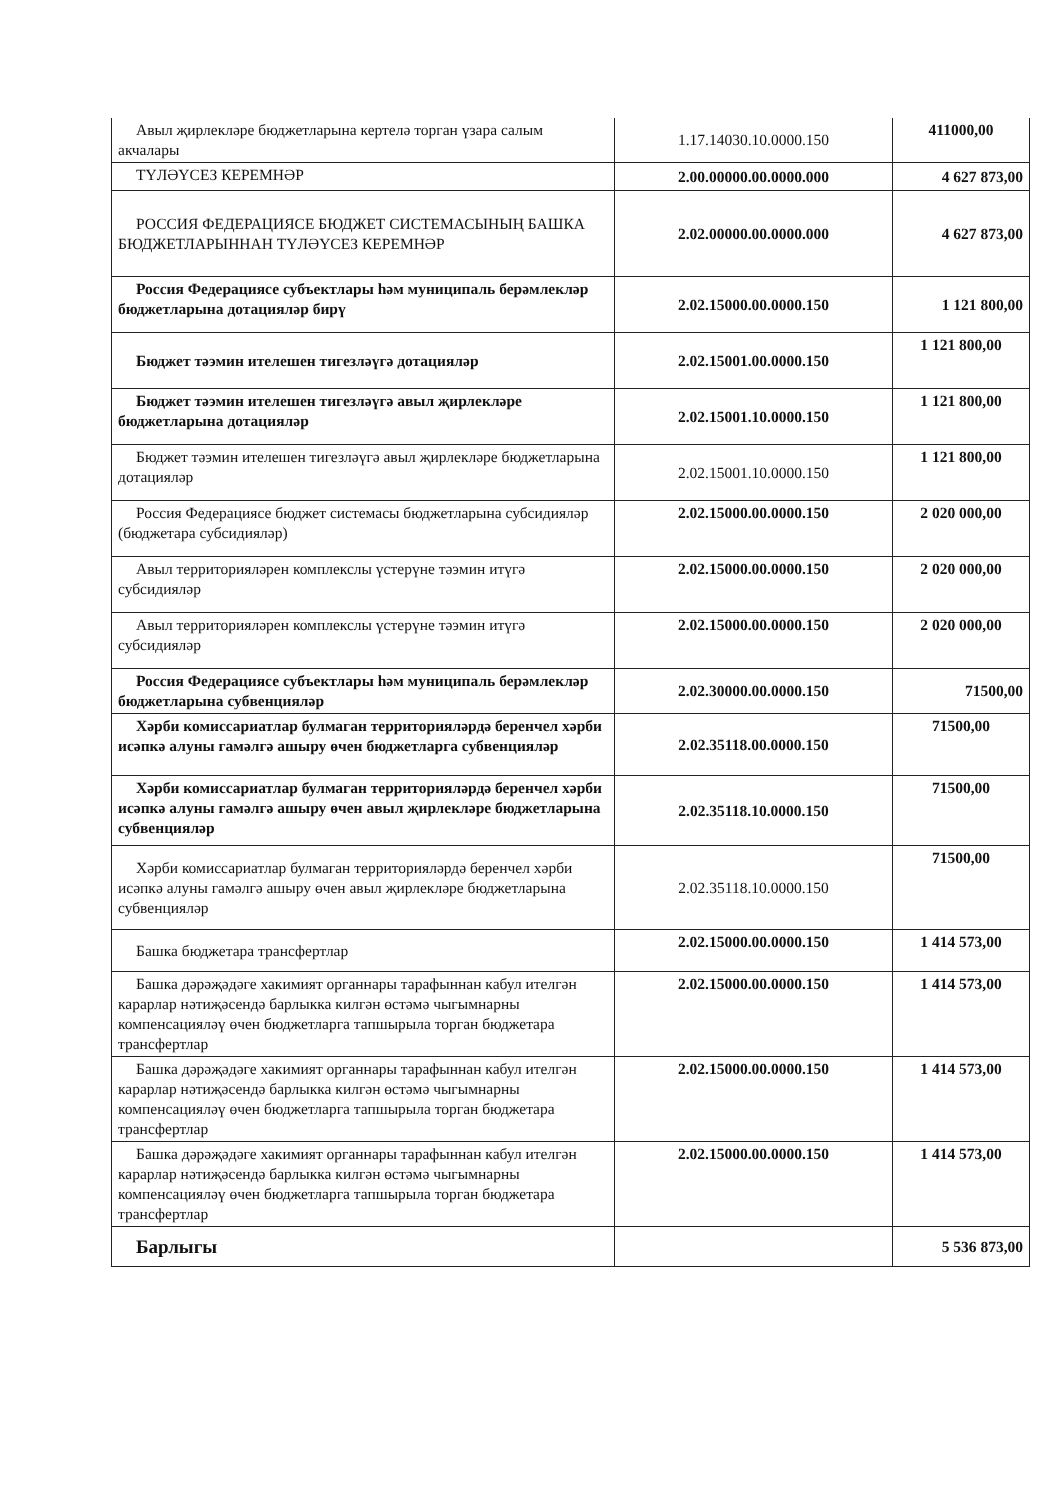| Авыл җирлекләре бюджетларына кертелә торган үзара салым акчалары | 1.17.14030.10.0000.150 | 411000,00 |
| ТҮЛӘҮСЕЗ КЕРЕМНӘР | 2.00.00000.00.0000.000 | 4 627 873,00 |
| РОССИЯ ФЕДЕРАЦИЯСЕ БЮДЖЕТ СИСТЕМАСЫНЫҢ БАШКА БЮДЖЕТЛАРЫННАН ТҮЛӘҮСЕЗ КЕРЕМНӘР | 2.02.00000.00.0000.000 | 4 627 873,00 |
| Россия Федерациясе субъектлары һәм муниципаль берәмлекләр бюджетларына дотацияләр бирү | 2.02.15000.00.0000.150 | 1 121 800,00 |
| Бюджет тәэмин ителешен тигезләүгә дотацияләр | 2.02.15001.00.0000.150 | 1 121 800,00 |
| Бюджет тәэмин ителешен тигезләүгә авыл җирлекләре бюджетларына дотацияләр | 2.02.15001.10.0000.150 | 1 121 800,00 |
| Бюджет тәэмин ителешен тигезләүгә авыл җирлекләре бюджетларына дотацияләр | 2.02.15001.10.0000.150 | 1 121 800,00 |
| Россия Федерациясе бюджет системасы бюджетларына субсидияләр (бюджетара субсидияләр) | 2.02.15000.00.0000.150 | 2 020 000,00 |
| Авыл территорияләрен комплекслы үстерүне тәэмин итүгә субсидияләр | 2.02.15000.00.0000.150 | 2 020 000,00 |
| Авыл территорияләрен комплекслы үстерүне тәэмин итүгә субсидияләр | 2.02.15000.00.0000.150 | 2 020 000,00 |
| Россия Федерациясе субъектлары һәм муниципаль берәмлекләр бюджетларына субвенцияләр | 2.02.30000.00.0000.150 | 71500,00 |
| Хәрби комиссариатлар булмаган территорияләрдә беренчел хәрби исәпкә алуны гамәлгә ашыру өчен бюджетларга субвенцияләр | 2.02.35118.00.0000.150 | 71500,00 |
| Хәрби комиссариатлар булмаган территорияләрдә беренчел хәрби исәпкә алуны гамәлгә ашыру өчен авыл җирлекләре бюджетларына субвенцияләр | 2.02.35118.10.0000.150 | 71500,00 |
| Хәрби комиссариатлар булмаган территорияләрдә беренчел хәрби исәпкә алуны гамәлгә ашыру өчен авыл җирлекләре бюджетларына субвенцияләр | 2.02.35118.10.0000.150 | 71500,00 |
| Башка бюджетара трансфертлар | 2.02.15000.00.0000.150 | 1 414 573,00 |
| Башка дәрәҗәдәге хакимият органнары тарафыннан кабул ителгән карарлар нәтиҗәсендә барлыкка килгән өстәмә чыгымнарны компенсацияләү өчен бюджетларга тапшырыла торган бюджетара трансфертлар | 2.02.15000.00.0000.150 | 1 414 573,00 |
| Башка дәрәҗәдәге хакимият органнары тарафыннан кабул ителгән карарлар нәтиҗәсендә барлыкка килгән өстәмә чыгымнарны компенсацияләү өчен бюджетларга тапшырыла торган бюджетара трансфертлар | 2.02.15000.00.0000.150 | 1 414 573,00 |
| Башка дәрәҗәдәге хакимият органнары тарафыннан кабул ителгән карарлар нәтиҗәсендә барлыкка килгән өстәмә чыгымнарны компенсацияләү өчен бюджетларга тапшырыла торган бюджетара трансфертлар | 2.02.15000.00.0000.150 | 1 414 573,00 |
| Барлыгы | | 5 536 873,00 |